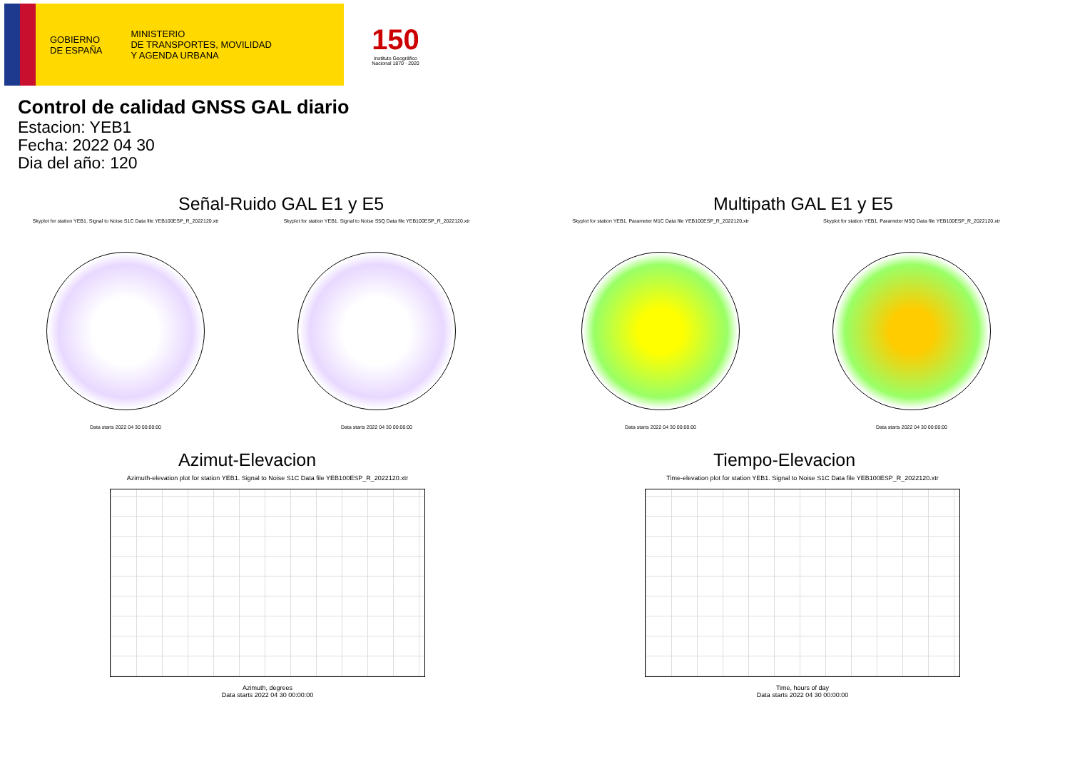GOBIERNO
DE ESPAÑA
MINISTERIO
DE TRANSPORTES, MOVILIDAD
Y AGENDA URBANA
150
Instituto Geográfico
Nacional 1870 · 2020
Control de calidad GNSS GAL diario
Estacion: YEB1
Fecha: 2022 04 30
Dia del año: 120
Señal-Ruido GAL E1 y E5
Skyplot for station YEB1. Signal to Noise S1C Data file YEB100ESP_R_2022120.xtr
Data starts 2022 04 30 00:00:00
Skyplot for station YEB1. Signal to Noise S5Q Data file YEB100ESP_R_2022120.xtr
Data starts 2022 04 30 00:00:00
Multipath GAL E1 y E5
Skyplot for station YEB1. Parameter M1C Data file YEB100ESP_R_2022120.xtr
Data starts 2022 04 30 00:00:00
Skyplot for station YEB1. Parameter M5Q Data file YEB100ESP_R_2022120.xtr
Data starts 2022 04 30 00:00:00
Azimut-Elevacion
Azimuth-elevation plot for station YEB1. Signal to Noise S1C Data file YEB100ESP_R_2022120.xtr
Azimuth, degrees
Data starts 2022 04 30 00:00:00
Tiempo-Elevacion
Time-elevation plot for station YEB1. Signal to Noise S1C Data file YEB100ESP_R_2022120.xtr
Time, hours of day
Data starts 2022 04 30 00:00:00